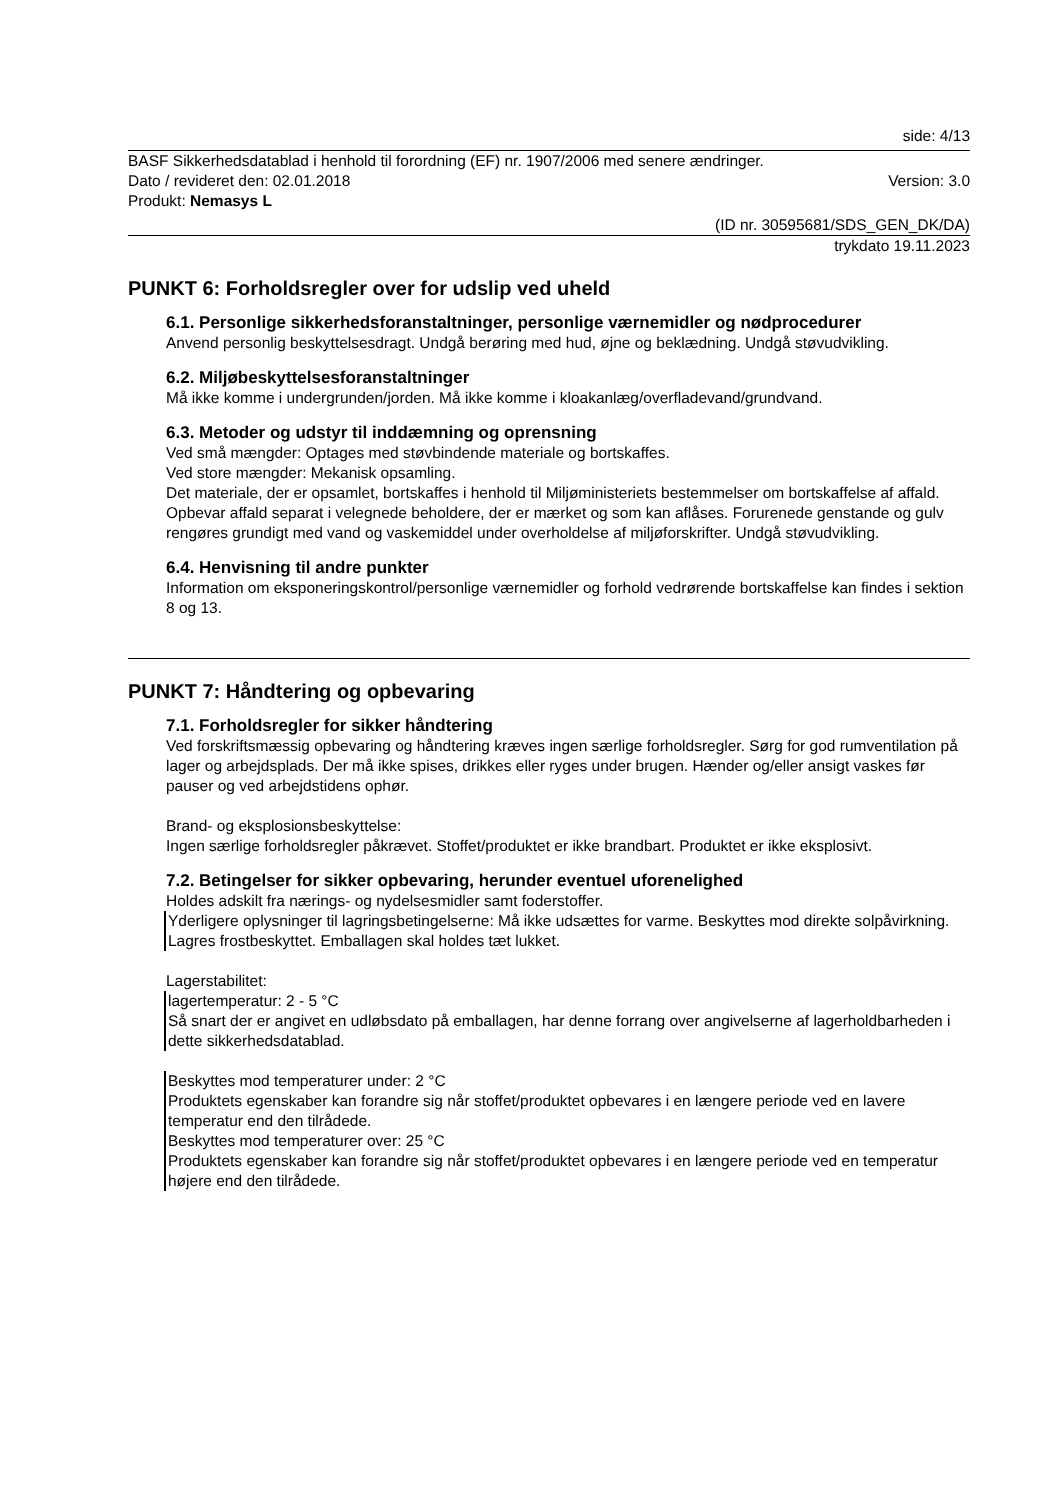side: 4/13
BASF Sikkerhedsdatablad i henhold til forordning (EF) nr. 1907/2006 med senere ændringer.
Dato / revideret den: 02.01.2018 Version: 3.0
Produkt: Nemasys L
(ID nr. 30595681/SDS_GEN_DK/DA)
trykdato 19.11.2023
PUNKT 6: Forholdsregler over for udslip ved uheld
6.1. Personlige sikkerhedsforanstaltninger, personlige værnemidler og nødprocedurer
Anvend personlig beskyttelsesdragt. Undgå berøring med hud, øjne og beklædning. Undgå støvudvikling.
6.2. Miljøbeskyttelsesforanstaltninger
Må ikke komme i undergrunden/jorden. Må ikke komme i kloakanlæg/overfladevand/grundvand.
6.3. Metoder og udstyr til inddæmning og oprensning
Ved små mængder: Optages med støvbindende materiale og bortskaffes.
Ved store mængder: Mekanisk opsamling.
Det materiale, der er opsamlet, bortskaffes i henhold til Miljøministeriets bestemmelser om bortskaffelse af affald. Opbevar affald separat i velegnede beholdere, der er mærket og som kan aflåses. Forurenede genstande og gulv rengøres grundigt med vand og vaskemiddel under overholdelse af miljøforskrifter. Undgå støvudvikling.
6.4. Henvisning til andre punkter
Information om eksponeringskontrol/personlige værnemidler og forhold vedrørende bortskaffelse kan findes i sektion 8 og 13.
PUNKT 7: Håndtering og opbevaring
7.1. Forholdsregler for sikker håndtering
Ved forskriftsmæssig opbevaring og håndtering kræves ingen særlige forholdsregler. Sørg for god rumventilation på lager og arbejdsplads. Der må ikke spises, drikkes eller ryges under brugen. Hænder og/eller ansigt vaskes før pauser og ved arbejdstidens ophør.
Brand- og eksplosionsbeskyttelse:
Ingen særlige forholdsregler påkrævet. Stoffet/produktet er ikke brandbart. Produktet er ikke eksplosivt.
7.2. Betingelser for sikker opbevaring, herunder eventuel uforenelighed
Holdes adskilt fra nærings- og nydelsesmidler samt foderstoffer.
Yderligere oplysninger til lagringsbetingelserne: Må ikke udsættes for varme. Beskyttes mod direkte solpåvirkning. Lagres frostbeskyttet. Emballagen skal holdes tæt lukket.
Lagerstabilitet:
lagertemperatur: 2 - 5 °C
Så snart der er angivet en udløbsdato på emballagen, har denne forrang over angivelserne af lagerholdbarheden i dette sikkerhedsdatablad.
Beskyttes mod temperaturer under: 2 °C
Produktets egenskaber kan forandre sig når stoffet/produktet opbevares i en længere periode ved en lavere temperatur end den tilrådede.
Beskyttes mod temperaturer over: 25 °C
Produktets egenskaber kan forandre sig når stoffet/produktet opbevares i en længere periode ved en temperatur højere end den tilrådede.